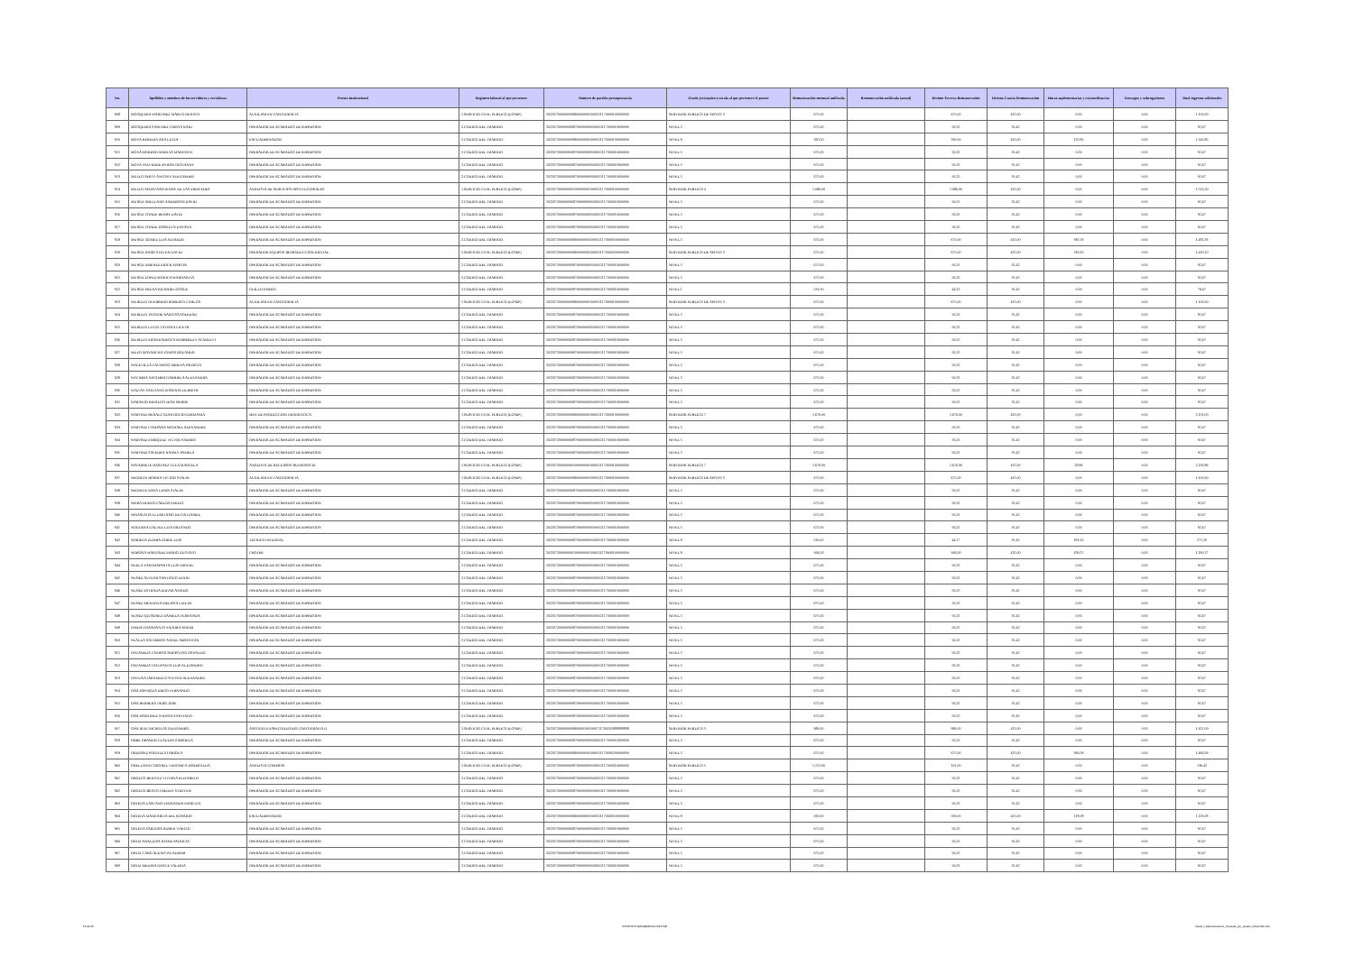| No. | Apellidos y nombres de los servidores y servidoras | Puesto Institucional | Regimen laboral al que pertenece | Número de partida presupuestaria | Grado jerárquico o escala al que pertenece el puesto | Remuneración mensual unificada | Remuneración unificada (anual) | Décimo Tercera Remuneración | Décima Cuarta Remuneración | Horas suplementarias y extraordinarias | Encargos y subrogaciones | Total ingresos adicionales |
| --- | --- | --- | --- | --- | --- | --- | --- | --- | --- | --- | --- | --- |
| 908 | MOSQUERA MARTINEZ MARCO RENATO | AUXILIAR EN CARTOGRAFIA | 1.SERVICIO CIVIL PUBLICO (LOSEP) | 2022072000000008600000001000511170000100000000 | SERVIDOR PUBLICO DE APOYO 3 | 675,00 | | 675,00 | 425,00 | 0,00 | 0,00 | 1.100,00 |
| 909 | MOSQUERA SANCHEZ THIRYA NAID | OPERADOR DE ACABADOS DE IMPRESION | 2.CODIGO DEL TRABAJO | 2022072000000008700000000500051117000010000000 | NIVEL 5 | 675,00 | | 56,25 | 35,42 | 0,00 | 0,00 | 91,67 |
| 910 | MOYA HEREDIA ANA LUCIA | ENCUADERNADOR | 2.CODIGO DEL TRABAJO | 2022072000000008600000001000511170000100000000 | NIVEL 9 | 590,00 | | 590,00 | 425,00 | 125,85 | 0,00 | 1.140,85 |
| 911 | MOYA MORENO MARCIA MARGOTH | OPERADOR DE ACABADOS DE IMPRESION | 2.CODIGO DEL TRABAJO | 2022072000000008700000000500051117000010000000 | NIVEL 5 | 675,00 | | 56,25 | 35,42 | 0,00 | 0,00 | 91,67 |
| 912 | MOYA VALVERDE BYRON GIOVANNY | OPERADOR DE ACABADOS DE IMPRESION | 2.CODIGO DEL TRABAJO | 2022072000000008700000000500051117000010000000 | NIVEL 5 | 675,00 | | 56,25 | 35,42 | 0,00 | 0,00 | 91,67 |
| 913 | MULLO AHITY ANTONY ALEXANDER | OPERADOR DE ACABADOS DE IMPRESION | 2.CODIGO DEL TRABAJO | 2022072000000008700000000500051117000010000000 | NIVEL 5 | 675,00 | | 56,25 | 35,42 | 0,00 | 0,00 | 91,67 |
| 914 | MULLO AIMACAÑA JENNY DE LAS MERCEDES | ANALISTA DE SERVICIOS INSTITUCIONALES | 1.SERVICIO CIVIL PUBLICO (LOSEP) | 2022072000000001000000001000511170000100000000 | SERVIDOR PUBLICO 4 | 1.086,00 | | 1.086,00 | 425,00 | 0,00 | 0,00 | 1.511,00 |
| 915 | MUÑOZ ARELLANO ANDERSON DAVID | OPERADOR DE ACABADOS DE IMPRESION | 2.CODIGO DEL TRABAJO | 2022072000000008700000000500051117000010000000 | NIVEL 5 | 675,00 | | 56,25 | 35,42 | 0,00 | 0,00 | 91,67 |
| 916 | MUÑOZ CONDE HENRY DAVID | OPERADOR DE ACABADOS DE IMPRESION | 2.CODIGO DEL TRABAJO | 2022072000000008700000000500051117000010000000 | NIVEL 5 | 675,00 | | 56,25 | 35,42 | 0,00 | 0,00 | 91,67 |
| 917 | MUÑOZ CONDE JOSSELYN DAYANA | OPERADOR DE ACABADOS DE IMPRESION | 2.CODIGO DEL TRABAJO | 2022072000000008700000000500051117000010000000 | NIVEL 5 | 675,00 | | 56,25 | 35,42 | 0,00 | 0,00 | 91,67 |
| 918 | MUÑOZ GOMEZ LUIS ALFREDO | OPERADOR DE ACABADOS DE IMPRESION | 2.CODIGO DEL TRABAJO | 2022072000000008600000001000511170000100000000 | NIVEL 5 | 675,00 | | 675,00 | 425,00 | 382,33 | 0,00 | 1.482,33 |
| 919 | MUÑOZ HARO STEVEN DAVID | OPERADOR EQUIPOS REPRODUCCION DIGITAL | 1.SERVICIO CIVIL PUBLICO (LOSEP) | 2022072000000008600000001000511170000200000000 | SERVIDOR PUBLICO DE APOYO 3 | 675,00 | | 675,00 | 425,00 | 319,10 | 0,00 | 1.419,10 |
| 920 | MUÑOZ JIMENEZ ERICK MARTIN | OPERADOR DE ACABADOS DE IMPRESION | 2.CODIGO DEL TRABAJO | 2022072000000008700000000500051117000010000000 | NIVEL 5 | 675,00 | | 56,25 | 35,42 | 0,00 | 0,00 | 91,67 |
| 921 | MUÑOZ LOPEZ MONICA MARGARITA | OPERADOR DE ACABADOS DE IMPRESION | 2.CODIGO DEL TRABAJO | 2022072000000008700000000500051117000010000000 | NIVEL 5 | 675,00 | | 56,25 | 35,42 | 0,00 | 0,00 | 91,67 |
| 922 | MUÑOZ PRUNA RICHARD JOSSUE | GUILLOTINERO | 2.CODIGO DEL TRABAJO | 2022072000000008700000000500051117000010000000 | NIVEL 1 | 531,00 | | 44,25 | 35,42 | 0,00 | 0,00 | 79,67 |
| 923 | MURILLO GUERRERO ROBERTO CARLOS | AUXILIAR EN CARTOGRAFIA | 1.SERVICIO CIVIL PUBLICO (LOSEP) | 2022072000000008600000001000511170000100000000 | SERVIDOR PUBLICO DE APOYO 3 | 675,00 | | 675,00 | 425,00 | 0,00 | 0,00 | 1.100,00 |
| 924 | MURILLO JACOME NARCISA SOLEDAD | OPERADOR DE ACABADOS DE IMPRESION | 2.CODIGO DEL TRABAJO | 2022072000000008700000000500051117000010000000 | NIVEL 5 | 675,00 | | 56,25 | 35,42 | 0,00 | 0,00 | 91,67 |
| 925 | MURILLO LUCIO TATIANA LICETH | OPERADOR DE ACABADOS DE IMPRESION | 2.CODIGO DEL TRABAJO | 2022072000000008700000000500051117000010000000 | NIVEL 5 | 675,00 | | 56,25 | 35,42 | 0,00 | 0,00 | 91,67 |
| 926 | MURILLO MONTESDEOCA KIMBERLEY SCARLETT | OPERADOR DE ACABADOS DE IMPRESION | 2.CODIGO DEL TRABAJO | 2022072000000008700000000500051117000010000000 | NIVEL 5 | 675,00 | | 56,25 | 35,42 | 0,00 | 0,00 | 91,67 |
| 927 | MUZO MAYANCHA TOMAS ROLANDO | OPERADOR DE ACABADOS DE IMPRESION | 2.CODIGO DEL TRABAJO | 2022072000000008700000000500051117000010000000 | NIVEL 5 | 675,00 | | 56,25 | 35,42 | 0,00 | 0,00 | 91,67 |
| 928 | NACEVILLA CACHAGO MIREYA PATRICIA | OPERADOR DE ACABADOS DE IMPRESION | 2.CODIGO DEL TRABAJO | 2022072000000008700000000500051117000010000000 | NIVEL 5 | 675,00 | | 56,25 | 35,42 | 0,00 | 0,00 | 91,67 |
| 929 | NACIMBA NACIMBA GABRIELA ALEXANDRA | OPERADOR DE ACABADOS DE IMPRESION | 2.CODIGO DEL TRABAJO | 2022072000000008700000000500051117000010000000 | NIVEL 5 | 675,00 | | 56,25 | 35,42 | 0,00 | 0,00 | 91,67 |
| 930 | NALVAY SANTIANA JESSENIA LILIBETH | OPERADOR DE ACABADOS DE IMPRESION | 2.CODIGO DEL TRABAJO | 2022072000000008700000000500051117000010000000 | NIVEL 5 | 675,00 | | 56,25 | 35,42 | 0,00 | 0,00 | 91,67 |
| 931 | NARANJO HIDALGO JEAN PIERRE | OPERADOR DE ACABADOS DE IMPRESION | 2.CODIGO DEL TRABAJO | 2022072000000008700000000500051117000010000000 | NIVEL 5 | 675,00 | | 56,25 | 35,42 | 0,00 | 0,00 | 91,67 |
| 932 | NARVAEZ BENALCAZAR ROCIO GERMANIA | JEFE DE PRODUCCION GEOGRAFICA | 1.SERVICIO CIVIL PUBLICO (LOSEP) | 2022072000000008600000001000511170000100000000 | SERVIDOR PUBLICO 7 | 1.676,00 | | 1.676,00 | 425,00 | 0,00 | 0,00 | 2.101,00 |
| 933 | NARVAEZ CAMPAÑA MICHAEL ALEXANDER | OPERADOR DE ACABADOS DE IMPRESION | 2.CODIGO DEL TRABAJO | 2022072000000008700000000500051117000010000000 | NIVEL 5 | 675,00 | | 56,25 | 35,42 | 0,00 | 0,00 | 91,67 |
| 934 | NARVAEZ ENRIQUEZ VICTOR ANDRES | OPERADOR DE ACABADOS DE IMPRESION | 2.CODIGO DEL TRABAJO | 2022072000000008700000000500051117000010000000 | NIVEL 5 | 675,00 | | 56,25 | 35,42 | 0,00 | 0,00 | 91,67 |
| 935 | NARVAEZ SAVEDRA NAOMY PAMELA | OPERADOR DE ACABADOS DE IMPRESION | 2.CODIGO DEL TRABAJO | 2022072000000008700000000500051117000010000000 | NIVEL 5 | 675,00 | | 56,25 | 35,42 | 0,00 | 0,00 | 91,67 |
| 936 | NAVARRETE NARVAEZ TULA MARCELA | ANALISTA DE RECURSOS HUMANOS III | 1.SERVICIO CIVIL PUBLICO (LOSEP) | 2022072000000001000000001000511170000100000000 | SERVIDOR PUBLICO 7 | 1.676,00 | | 1.676,00 | 425,00 | 29,86 | 0,00 | 2.130,86 |
| 937 | NEGRETE IBARRA VICTOR STALIN | AUXILIAR EN CARTOGRAFIA | 1.SERVICIO CIVIL PUBLICO (LOSEP) | 2022072000000008600000001000511170000100000000 | SERVIDOR PUBLICO DE APOYO 3 | 675,00 | | 675,00 | 425,00 | 0,00 | 0,00 | 1.100,00 |
| 938 | NEGRETE MATA LENIN STALIN | OPERADOR DE ACABADOS DE IMPRESION | 2.CODIGO DEL TRABAJO | 2022072000000008700000000500051117000010000000 | NIVEL 5 | 675,00 | | 56,25 | 35,42 | 0,00 | 0,00 | 91,67 |
| 939 | NEIRA HUERA CARLOS EMILIO | OPERADOR DE ACABADOS DE IMPRESION | 2.CODIGO DEL TRABAJO | 2022072000000008700000000500051117000010000000 | NIVEL 5 | 675,00 | | 56,25 | 35,42 | 0,00 | 0,00 | 91,67 |
| 940 | NINASUNTA LLUMITASIG KEVIN DANIEL | OPERADOR DE ACABADOS DE IMPRESION | 2.CODIGO DEL TRABAJO | 2022072000000008700000000500051117000010000000 | NIVEL 5 | 675,00 | | 56,25 | 35,42 | 0,00 | 0,00 | 91,67 |
| 941 | NOGUERA GALVEZ LUIS ORLANDO | OPERADOR DE ACABADOS DE IMPRESION | 2.CODIGO DEL TRABAJO | 2022072000000008700000000500051117000010000000 | NIVEL 5 | 675,00 | | 56,25 | 35,42 | 0,00 | 0,00 | 91,67 |
| 942 | NORIEGA ZUMBA JORGE LUIS | TECNICO INTEGRAL | 2.CODIGO DEL TRABAJO | 2022072000000008700000000500051117000010000000 | NIVEL 8 | 530,00 | | 44,17 | 35,42 | 191,62 | 0,00 | 271,20 |
| 943 | NOROÑA MARTINEZ MARIO GUSTAVO | CHOFER | 2.CODIGO DEL TRABAJO | 2022072000000001000000001000511170000100000000 | NIVEL 9 | 566,00 | | 566,00 | 425,00 | 199,27 | 0,00 | 1.190,27 |
| 944 | NUELA YANCHAPANTA LUIS MIGUEL | OPERADOR DE ACABADOS DE IMPRESION | 2.CODIGO DEL TRABAJO | 2022072000000008700000000500051117000010000000 | NIVEL 5 | 675,00 | | 56,25 | 35,42 | 0,00 | 0,00 | 91,67 |
| 945 | NUÑEZ ALVEAR SANTIAGO LENIN | OPERADOR DE ACABADOS DE IMPRESION | 2.CODIGO DEL TRABAJO | 2022072000000008700000000500051117000010000000 | NIVEL 5 | 675,00 | | 56,25 | 35,42 | 0,00 | 0,00 | 91,67 |
| 946 | NUÑEZ ESTRADA EDGAR AMADO | OPERADOR DE ACABADOS DE IMPRESION | 2.CODIGO DEL TRABAJO | 2022072000000008700000000500051117000010000000 | NIVEL 5 | 675,00 | | 56,25 | 35,42 | 0,00 | 0,00 | 91,67 |
| 947 | NUÑEZ MENDOZA MELISSA LIZETH | OPERADOR DE ACABADOS DE IMPRESION | 2.CODIGO DEL TRABAJO | 2022072000000008700000000500051117000010000000 | NIVEL 5 | 675,00 | | 56,25 | 35,42 | 0,00 | 0,00 | 91,67 |
| 948 | NUÑEZ QUIÑONEZ DANIELA FERNANDA | OPERADOR DE ACABADOS DE IMPRESION | 2.CODIGO DEL TRABAJO | 2022072000000008700000000500051117000010000000 | NIVEL 5 | 675,00 | | 56,25 | 35,42 | 0,00 | 0,00 | 91,67 |
| 949 | OJEDA CHASIPANTA YAJAIRA NOEMI | OPERADOR DE ACABADOS DE IMPRESION | 2.CODIGO DEL TRABAJO | 2022072000000008700000000500051117000010000000 | NIVEL 5 | 675,00 | | 56,25 | 35,42 | 0,00 | 0,00 | 91,67 |
| 950 | OLALLA ASITIMBAY ANGEL SEBASTIAN | OPERADOR DE ACABADOS DE IMPRESION | 2.CODIGO DEL TRABAJO | 2022072000000008700000000500051117000010000000 | NIVEL 5 | 675,00 | | 56,25 | 35,42 | 0,00 | 0,00 | 91,67 |
| 951 | ONTANEDA CAMPOS SEBASTIAN OSWALDO | OPERADOR DE ACABADOS DE IMPRESION | 2.CODIGO DEL TRABAJO | 2022072000000008700000000500051117000010000000 | NIVEL 5 | 675,00 | | 56,25 | 35,42 | 0,00 | 0,00 | 91,67 |
| 952 | ONTANEDA TAYUPANTA LUIS ALEJANDRO | OPERADOR DE ACABADOS DE IMPRESION | 2.CODIGO DEL TRABAJO | 2022072000000008700000000500051117000010000000 | NIVEL 5 | 675,00 | | 56,25 | 35,42 | 0,00 | 0,00 | 91,67 |
| 953 | ONTUÑA JARAMILLO STEVEN ALEXANDER | OPERADOR DE ACABADOS DE IMPRESION | 2.CODIGO DEL TRABAJO | 2022072000000008700000000500051117000010000000 | NIVEL 5 | 675,00 | | 56,25 | 35,42 | 0,00 | 0,00 | 91,67 |
| 954 | OÑA ESPINOZA DIEGO FERNANDO | OPERADOR DE ACABADOS DE IMPRESION | 2.CODIGO DEL TRABAJO | 2022072000000008700000000500051117000010000000 | NIVEL 5 | 675,00 | | 56,25 | 35,42 | 0,00 | 0,00 | 91,67 |
| 955 | OÑA HERRERA JAIRO JOSE | OPERADOR DE ACABADOS DE IMPRESION | 2.CODIGO DEL TRABAJO | 2022072000000008700000000500051117000010000000 | NIVEL 5 | 675,00 | | 56,25 | 35,42 | 0,00 | 0,00 | 91,67 |
| 956 | OÑA MARTINEZ WILSON SANTIAGO | OPERADOR DE ACABADOS DE IMPRESION | 2.CODIGO DEL TRABAJO | 2022072000000008700000000500051117000010000000 | NIVEL 5 | 675,00 | | 56,25 | 35,42 | 0,00 | 0,00 | 91,67 |
| 957 | OÑA RUIZ NICHOLAS ALEJANDRO | ASISTENTE ESPECIALIZADO CARTOGRAFIA II | 1.SERVICIO CIVIL PUBLICO (LOSEP) | 2022072000000008600001001000711700202888888888 | SERVIDOR PUBLICO 3 | 986,00 | | 986,00 | 425,00 | 0,00 | 0,00 | 1.411,00 |
| 958 | ORBE OBANDO CLAUDIA GABRIELA | OPERADOR DE ACABADOS DE IMPRESION | 2.CODIGO DEL TRABAJO | 2022072000000008700000000500051117000010000000 | NIVEL 5 | 675,00 | | 56,25 | 35,42 | 0,00 | 0,00 | 91,67 |
| 959 | ORDOÑEZ PORTILLA FABIOLA | OPERADOR DE ACABADOS DE IMPRESION | 2.CODIGO DEL TRABAJO | 2022072000000008600000001000511170000200000000 | NIVEL 5 | 675,00 | | 675,00 | 425,00 | 366,09 | 0,00 | 1.466,09 |
| 960 | ORELLANA CORONEL VERONICA ESMERALDA | ANALISTA COMPRAS | 1.SERVICIO CIVIL PUBLICO (LOSEP) | 2022072000000008700000000500051117000010000000 | SERVIDOR PUBLICO 5 | 1.212,00 | | 101,00 | 35,42 | 0,00 | 0,00 | 136,42 |
| 961 | OROZCO BENITEZ VIVIANA ELIZABETH | OPERADOR DE ACABADOS DE IMPRESION | 2.CODIGO DEL TRABAJO | 2022072000000008700000000500051117000010000000 | NIVEL 5 | 675,00 | | 56,25 | 35,42 | 0,00 | 0,00 | 91,67 |
| 962 | OROZCO BRAVO FREDDY STEEVEN | OPERADOR DE ACABADOS DE IMPRESION | 2.CODIGO DEL TRABAJO | 2022072000000008700000000500051117000010000000 | NIVEL 5 | 675,00 | | 56,25 | 35,42 | 0,00 | 0,00 | 91,67 |
| 963 | ORTEGA LASCANO FERNANDA MARITZA | OPERADOR DE ACABADOS DE IMPRESION | 2.CODIGO DEL TRABAJO | 2022072000000008700000000500051117000010000000 | NIVEL 5 | 675,00 | | 56,25 | 35,42 | 0,00 | 0,00 | 91,67 |
| 964 | ORTEGA MARGARITA DEL ROSARIO | ENCUADERNADOR | 2.CODIGO DEL TRABAJO | 2022072000000008600000001000511170000100000000 | NIVEL 9 | 590,00 | | 590,00 | 425,00 | 118,08 | 0,00 | 1.133,08 |
| 965 | ORTEGA SARZOSA RUBEN VINICIO | OPERADOR DE ACABADOS DE IMPRESION | 2.CODIGO DEL TRABAJO | 2022072000000008700000000500051117000010000000 | NIVEL 5 | 675,00 | | 56,25 | 35,42 | 0,00 | 0,00 | 91,67 |
| 966 | ORTIZ ANALUISA JOANE PATRICIA | OPERADOR DE ACABADOS DE IMPRESION | 2.CODIGO DEL TRABAJO | 2022072000000008700000000500051117000010000000 | NIVEL 5 | 675,00 | | 56,25 | 35,42 | 0,00 | 0,00 | 91,67 |
| 967 | ORTIZ CABO ALEXIS WLADIMIR | OPERADOR DE ACABADOS DE IMPRESION | 2.CODIGO DEL TRABAJO | 2022072000000008700000000500051117000010000000 | NIVEL 5 | 675,00 | | 56,25 | 35,42 | 0,00 | 0,00 | 91,67 |
| 968 | ORTIZ MEDINA GRACE VALERIA | OPERADOR DE ACABADOS DE IMPRESION | 2.CODIGO DEL TRABAJO | 2022072000000008700000000500051117000010000000 | NIVEL 5 | 675,00 | | 56,25 | 35,42 | 0,00 | 0,00 | 91,67 |
16 de 26 INSTITUTO GEOGRÁFICO MILITAR literal_c_Remuneracion_mensual_por_puesto_Diciembre.xlsx